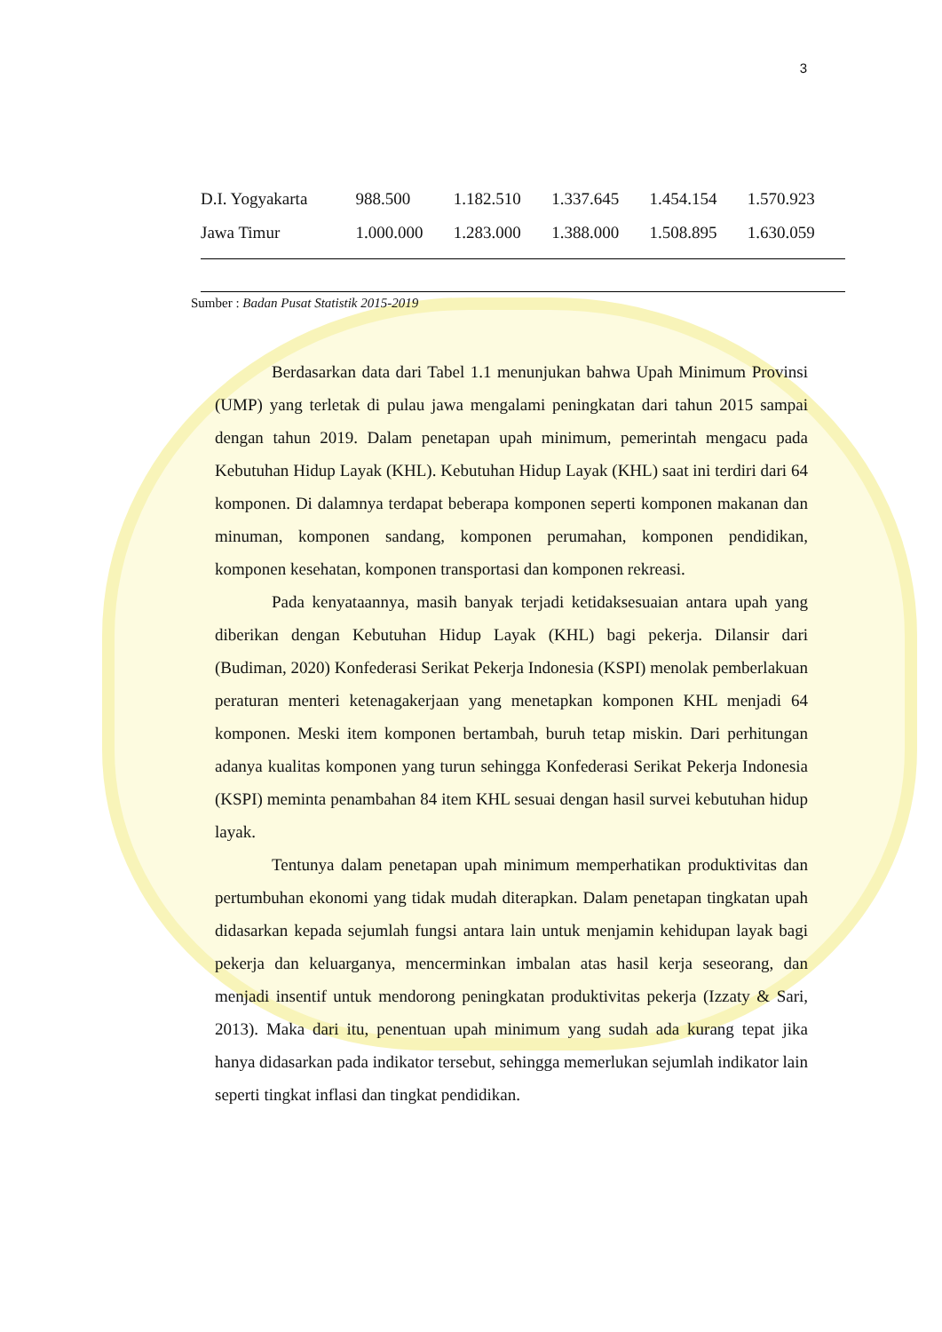3
| D.I. Yogyakarta | 988.500 | 1.182.510 | 1.337.645 | 1.454.154 | 1.570.923 |
| Jawa Timur | 1.000.000 | 1.283.000 | 1.388.000 | 1.508.895 | 1.630.059 |
Sumber : Badan Pusat Statistik 2015-2019
Berdasarkan data dari Tabel 1.1 menunjukan bahwa Upah Minimum Provinsi (UMP) yang terletak di pulau jawa mengalami peningkatan dari tahun 2015 sampai dengan tahun 2019. Dalam penetapan upah minimum, pemerintah mengacu pada Kebutuhan Hidup Layak (KHL). Kebutuhan Hidup Layak (KHL) saat ini terdiri dari 64 komponen. Di dalamnya terdapat beberapa komponen seperti komponen makanan dan minuman, komponen sandang, komponen perumahan, komponen pendidikan, komponen kesehatan, komponen transportasi dan komponen rekreasi.
Pada kenyataannya, masih banyak terjadi ketidaksesuaian antara upah yang diberikan dengan Kebutuhan Hidup Layak (KHL) bagi pekerja. Dilansir dari (Budiman, 2020) Konfederasi Serikat Pekerja Indonesia (KSPI) menolak pemberlakuan peraturan menteri ketenagakerjaan yang menetapkan komponen KHL menjadi 64 komponen. Meski item komponen bertambah, buruh tetap miskin. Dari perhitungan adanya kualitas komponen yang turun sehingga Konfederasi Serikat Pekerja Indonesia (KSPI) meminta penambahan 84 item KHL sesuai dengan hasil survei kebutuhan hidup layak.
Tentunya dalam penetapan upah minimum memperhatikan produktivitas dan pertumbuhan ekonomi yang tidak mudah diterapkan. Dalam penetapan tingkatan upah didasarkan kepada sejumlah fungsi antara lain untuk menjamin kehidupan layak bagi pekerja dan keluarganya, mencerminkan imbalan atas hasil kerja seseorang, dan menjadi insentif untuk mendorong peningkatan produktivitas pekerja (Izzaty & Sari, 2013). Maka dari itu, penentuan upah minimum yang sudah ada kurang tepat jika hanya didasarkan pada indikator tersebut, sehingga memerlukan sejumlah indikator lain seperti tingkat inflasi dan tingkat pendidikan.